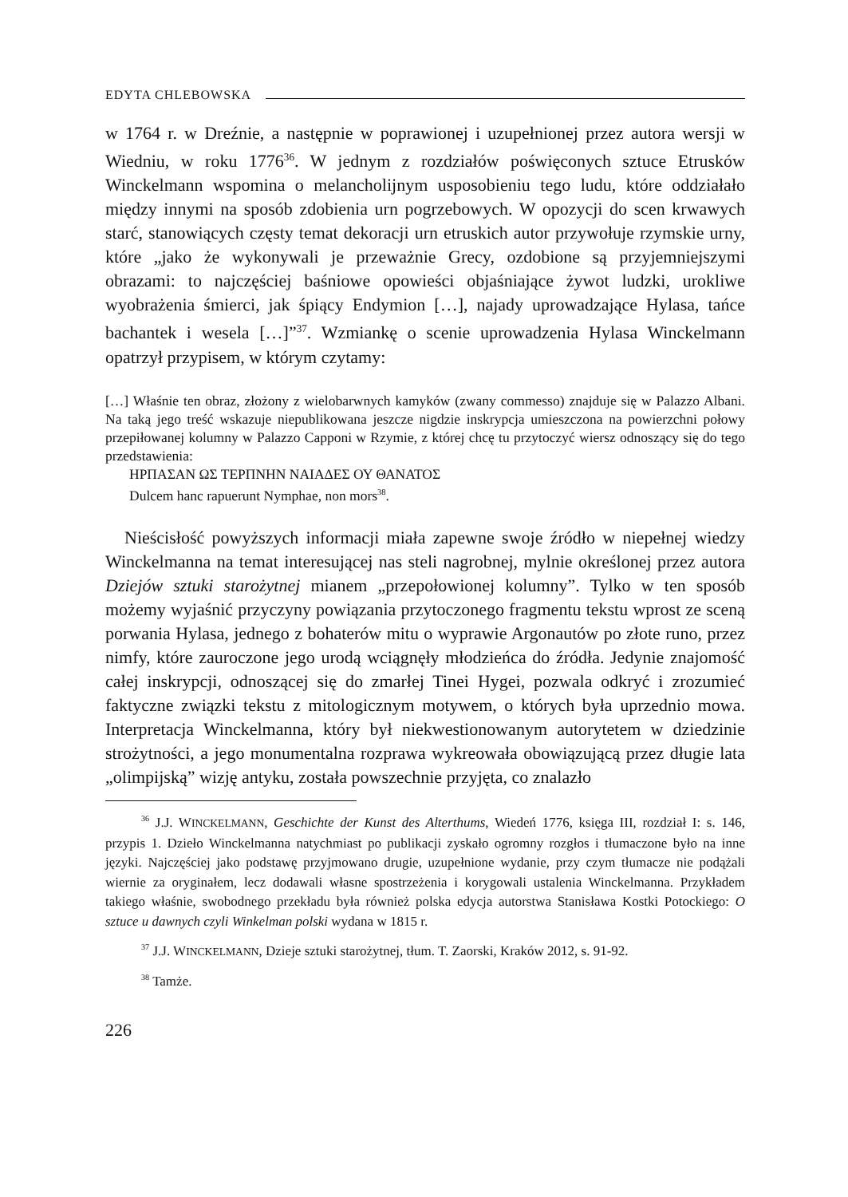EDYTA CHLEBOWSKA
w 1764 r. w Dreźnie, a następnie w poprawionej i uzupełnionej przez autora wersji w Wiedniu, w roku 1776<sup>36</sup>. W jednym z rozdziałów poświęconych sztuce Etrusków Winckelmann wspomina o melancholijnym usposobieniu tego ludu, które oddziałało między innymi na sposób zdobienia urn pogrzebowych. W opozycji do scen krwawych starć, stanowiących częsty temat dekoracji urn etruskich autor przywołuje rzymskie urny, które „jako że wykonywali je przeważnie Greсy, ozdobione są przyjemniejszymi obrazami: to najczęściej baśniowe opowieści objaśniające żywot ludzki, urokliwe wyobrażenia śmierci, jak śpiący Endymion […], najady uprowadzające Hylasa, tańce bachantek i wesela […]”<sup>37</sup>. Wzmiankę o scenie uprowadzenia Hylasa Winckelmann opatrzył przypisem, w którym czytamy:
[…] Właśnie ten obraz, złożony z wielobarwnych kamyków (zwany commesso) znajduje się w Palazzo Albani. Na taką jego treść wskazuje niepublikowana jeszcze nigdzie inskrypcja umieszczona na powierzchni połowy przepiłowanej kolumny w Palazzo Capponi w Rzymie, z której chcę tu przytoczyć wiersz odnoszący się do tego przedstawienia:
ΗΡΠΑΣΑΝ ΩΣ ΤΕΡΠΝΗΝ ΝΑΙΑΔΕΣ ΟΥ ΘΑΝΑΤΟΣ
Dulcem hanc rapuerunt Nymphae, non mors<sup>38</sup>.
Nieścisłość powyższych informacji miała zapewne swoje źródło w niepełnej wiedzy Winckelmanna na temat interesującej nas steli nagrobnej, mylnie określonej przez autora Dziejów sztuki starożytnej mianem „przepołowionej kolumny”. Tylko w ten sposób możemy wyjaśnić przyczyny powiązania przytoczonego fragmentu tekstu wprost ze sceną porwania Hylasa, jednego z bohaterów mitu o wyprawie Argonautów po złote runo, przez nimfy, które zauroczone jego urodą wciągnęły młodzieńca do źródła. Jedynie znajomość całej inskrypcji, odnoszącej się do zmarłej Tinei Hygei, pozwala odkryć i zrozumieć faktyczne związki tekstu z mitologicznym motywem, o których była uprzednio mowa. Interpretacja Winckelmanna, który był niekwestionowanym autorytetem w dziedzinie strożytności, a jego monumentalna rozprawa wykreowała obowiązującą przez długie lata „olimpijską” wizję antyku, została powszechnie przyjęta, co znalazło
<sup>36</sup> J.J. WINCKELMANN, Geschichte der Kunst des Alterthums, Wiedeń 1776, księga III, rozdział I: s. 146, przypis 1. Dzieło Winckelmanna natychmiast po publikacji zyskało ogromny rozgłos i tłumaczone było na inne języki. Najczęściej jako podstawę przyjmowano drugie, uzupełnione wydanie, przy czym tłumacze nie podążali wiernie za oryginałem, lecz dodawali własne spostrzeżenia i korygowali ustalenia Winckelmanna. Przykładem takiego właśnie, swobodnego przekładu była również polska edycja autorstwa Stanisława Kostki Potockiego: O sztuce u dawnych czyli Winkelman polski wydana w 1815 r.
<sup>37</sup> J.J. WINCKELMANN, Dzieje sztuki starożytnej, tłum. T. Zaorski, Kraków 2012, s. 91-92.
<sup>38</sup> Tamże.
226